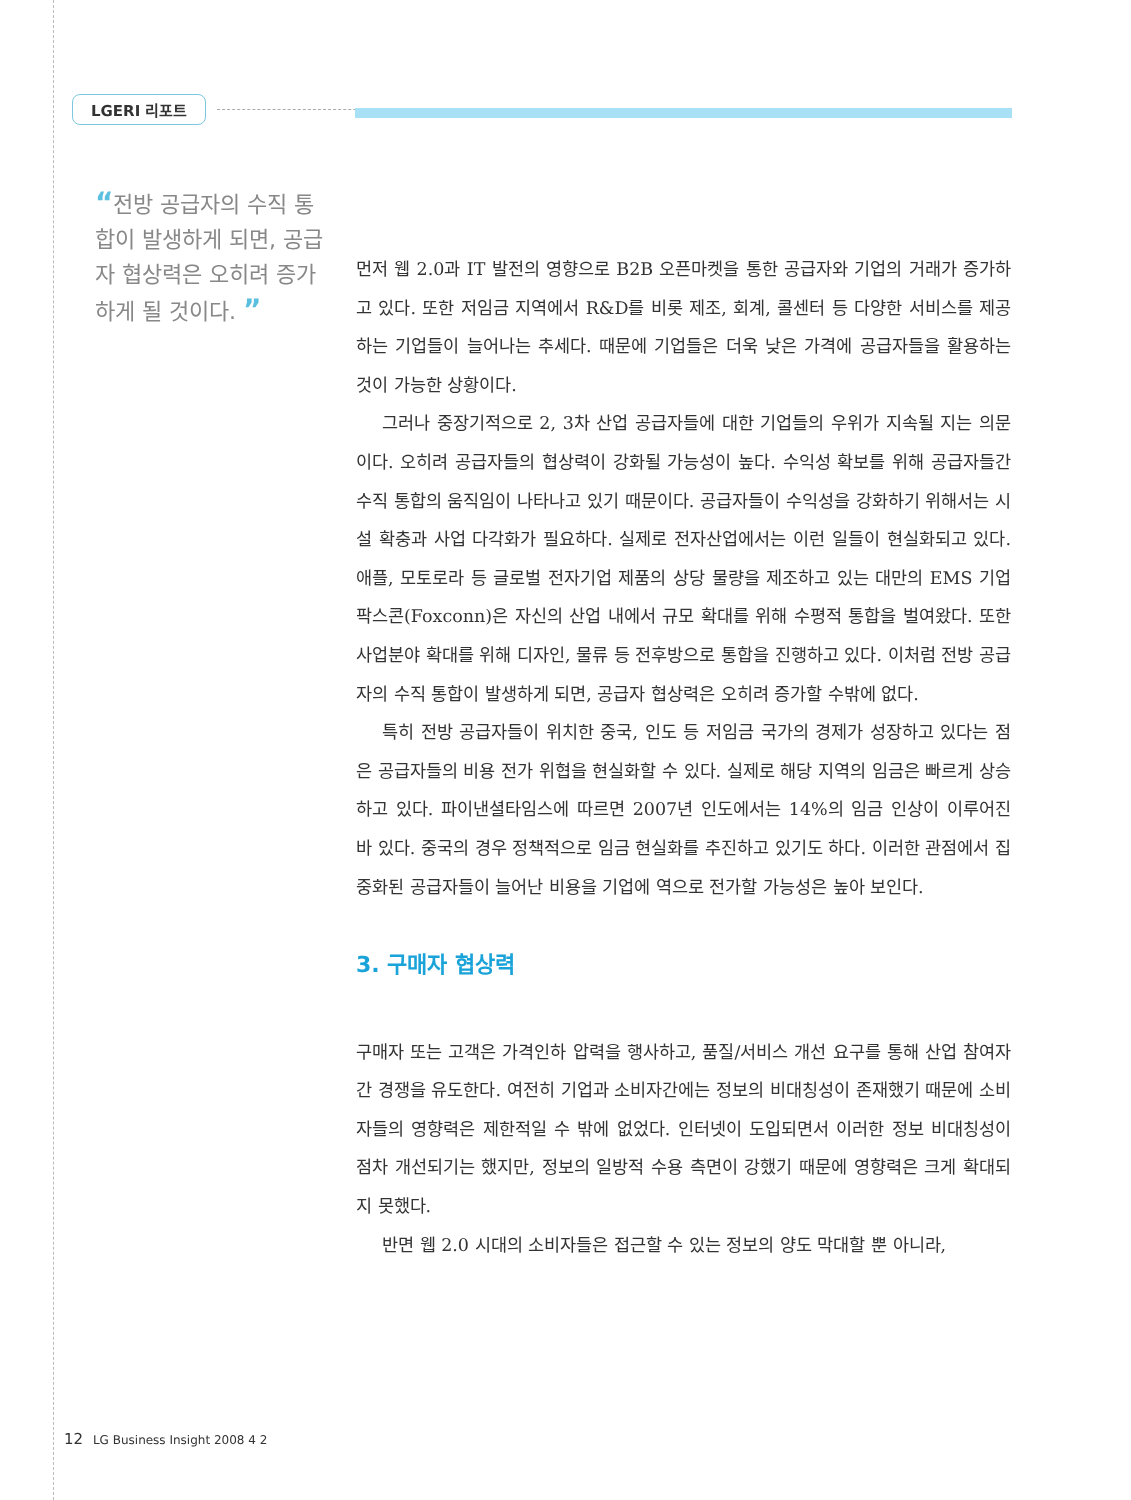LGERI 리포트
“전방 공급자의 수직 통합이 발생하게 되면, 공급자 협상력은 오히려 증가하게 될 것이다. ”
먼저 웹 2.0과 IT 발전의 영향으로 B2B 오픈마켓을 통한 공급자와 기업의 거래가 증가하고 있다. 또한 저임금 지역에서 R&D를 비롯 제조, 회계, 콜센터 등 다양한 서비스를 제공하는 기업들이 늘어나는 추세다. 때문에 기업들은 더욱 낮은 가격에 공급자들을 활용하는 것이 가능한 상황이다.
그러나 중장기적으로 2, 3차 산업 공급자들에 대한 기업들의 우위가 지속될 지는 의문이다. 오히려 공급자들의 협상력이 강화될 가능성이 높다. 수익성 확보를 위해 공급자들간 수직 통합의 움직임이 나타나고 있기 때문이다. 공급자들이 수익성을 강화하기 위해서는 시설 확충과 사업 다각화가 필요하다. 실제로 전자산업에서는 이런 일들이 현실화되고 있다. 애플, 모토로라 등 글로벌 전자기업 제품의 상당 물량을 제조하고 있는 대만의 EMS 기업 팍스콘(Foxconn)은 자신의 산업 내에서 규모 확대를 위해 수평적 통합을 벌여왔다. 또한 사업분야 확대를 위해 디자인, 물류 등 전후방으로 통합을 진행하고 있다. 이처럼 전방 공급자의 수직 통합이 발생하게 되면, 공급자 협상력은 오히려 증가할 수밖에 없다.
특히 전방 공급자들이 위치한 중국, 인도 등 저임금 국가의 경제가 성장하고 있다는 점은 공급자들의 비용 전가 위협을 현실화할 수 있다. 실제로 해당 지역의 임금은 빠르게 상승하고 있다. 파이낸셜타임스에 따르면 2007년 인도에서는 14%의 임금 인상이 이루어진 바 있다. 중국의 경우 정책적으로 임금 현실화를 추진하고 있기도 하다. 이러한 관점에서 집중화된 공급자들이 늘어난 비용을 기업에 역으로 전가할 가능성은 높아 보인다.
3. 구매자 협상력
구매자 또는 고객은 가격인하 압력을 행사하고, 품질/서비스 개선 요구를 통해 산업 참여자간 경쟁을 유도한다. 여전히 기업과 소비자간에는 정보의 비대칭성이 존재했기 때문에 소비자들의 영향력은 제한적일 수 밖에 없었다. 인터넷이 도입되면서 이러한 정보 비대칭성이 점차 개선되기는 했지만, 정보의 일방적 수용 측면이 강했기 때문에 영향력은 크게 확대되지 못했다.
반면 웹 2.0 시대의 소비자들은 접근할 수 있는 정보의 양도 막대할 뿐 아니라,
12 LG Business Insight 2008 4 2